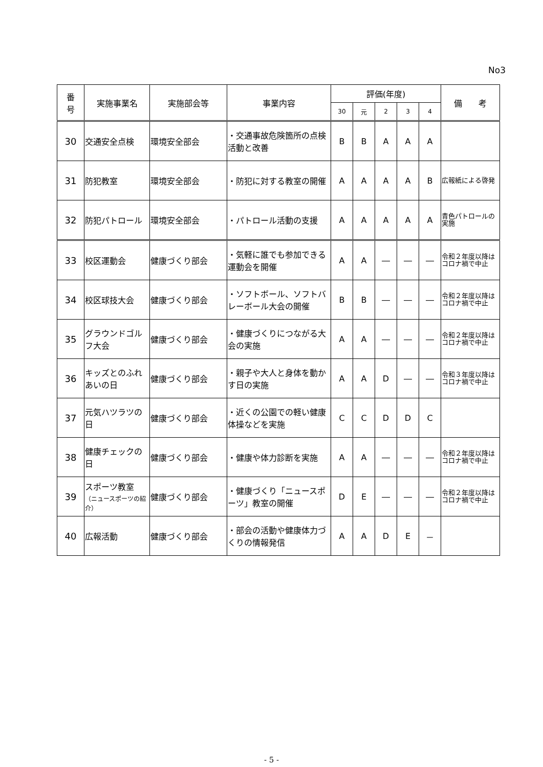No3
| 番 号 | 実施事業名 | 実施部会等 | 事業内容 | 評価(年度) | | | | | 備 考 |
| --- | --- | --- | --- | --- | --- | --- | --- | --- | --- |
| | | | | 30 | 元 | 2 | 3 | 4 | |
| 30 | 交通安全点検 | 環境安全部会 | ・交通事故危険箇所の点検活動と改善 | B | B | A | A | A | |
| 31 | 防犯教室 | 環境安全部会 | ・防犯に対する教室の開催 | A | A | A | A | B | 広報紙による啓発 |
| 32 | 防犯パトロール | 環境安全部会 | ・パトロール活動の支援 | A | A | A | A | A | 青色パトロールの実施 |
| 33 | 校区運動会 | 健康づくり部会 | ・気軽に誰でも参加できる運動会を開催 | A | A | ― | ― | ― | 令和２年度以降はコロナ禍で中止 |
| 34 | 校区球技大会 | 健康づくり部会 | ・ソフトボール、ソフトバレーボール大会の開催 | B | B | ― | ― | ― | 令和２年度以降はコロナ禍で中止 |
| 35 | グラウンドゴルフ大会 | 健康づくり部会 | ・健康づくりにつながる大会の実施 | A | A | ― | ― | ― | 令和２年度以降はコロナ禍で中止 |
| 36 | キッズとのふれあいの日 | 健康づくり部会 | ・親子や大人と身体を動かす日の実施 | A | A | D | ― | ― | 令和３年度以降はコロナ禍で中止 |
| 37 | 元気ハツラツの日 | 健康づくり部会 | ・近くの公園での軽い健康体操などを実施 | C | C | D | D | C | |
| 38 | 健康チェックの日 | 健康づくり部会 | ・健康や体力診断を実施 | A | A | ― | ― | ― | 令和２年度以降はコロナ禍で中止 |
| 39 | スポーツ教室 （ニュースポーツの紹介） | 健康づくり部会 | ・健康づくり「ニュースポーツ」教室の開催 | D | E | ― | ― | ― | 令和２年度以降はコロナ禍で中止 |
| 40 | 広報活動 | 健康づくり部会 | ・部会の活動や健康体力づくりの情報発信 | A | A | D | E | － | |
- 5 -